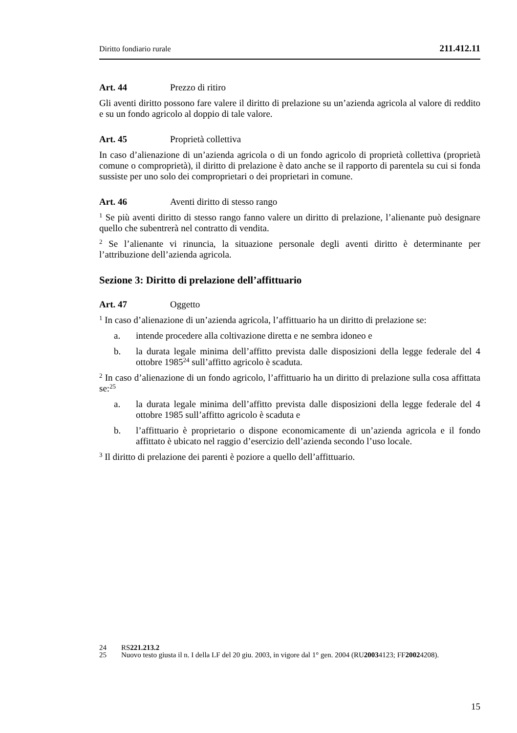Diritto fondiario rurale 211.412.11
Art. 44 Prezzo di ritiro
Gli aventi diritto possono fare valere il diritto di prelazione su un’azienda agricola al valore di reddito e su un fondo agricolo al doppio di tale valore.
Art. 45 Proprietà collettiva
In caso d’alienazione di un’azienda agricola o di un fondo agricolo di proprietà collettiva (proprietà comune o comproprietà), il diritto di prelazione è dato anche se il rapporto di parentela su cui si fonda sussiste per uno solo dei comproprietari o dei proprietari in comune.
Art. 46 Aventi diritto di stesso rango
<sup>1</sup> Se più aventi diritto di stesso rango fanno valere un diritto di prelazione, l’alienante può designare quello che subentrerà nel contratto di vendita.
<sup>2</sup> Se l’alienante vi rinuncia, la situazione personale degli aventi diritto è determinante per l’attribuzione dell’azienda agricola.
Sezione 3: Diritto di prelazione dell’affittuario
Art. 47 Oggetto
<sup>1</sup> In caso d’alienazione di un’azienda agricola, l’affittuario ha un diritto di prelazione se:
a. intende procedere alla coltivazione diretta e ne sembra idoneo e
b. la durata legale minima dell’affitto prevista dalle disposizioni della legge federale del 4 ottobre 1985<sup>24</sup> sull’affitto agricolo è scaduta.
<sup>2</sup> In caso d’alienazione di un fondo agricolo, l’affittuario ha un diritto di prelazione sulla cosa affittata se:<sup>25</sup>
a. la durata legale minima dell’affitto prevista dalle disposizioni della legge federale del 4 ottobre 1985 sull’affitto agricolo è scaduta e
b. l’affittuario è proprietario o dispone economicamente di un’azienda agricola e il fondo affittato è ubicato nel raggio d’esercizio dell’azienda secondo l’uso locale.
<sup>3</sup> Il diritto di prelazione dei parenti è poziore a quello dell’affittuario.
24 RS 221.213.2
25 Nuovo testo giusta il n. I della LF del 20 giu. 2003, in vigore dal 1° gen. 2004 (RU 2003 4123; FF 2002 4208).
15